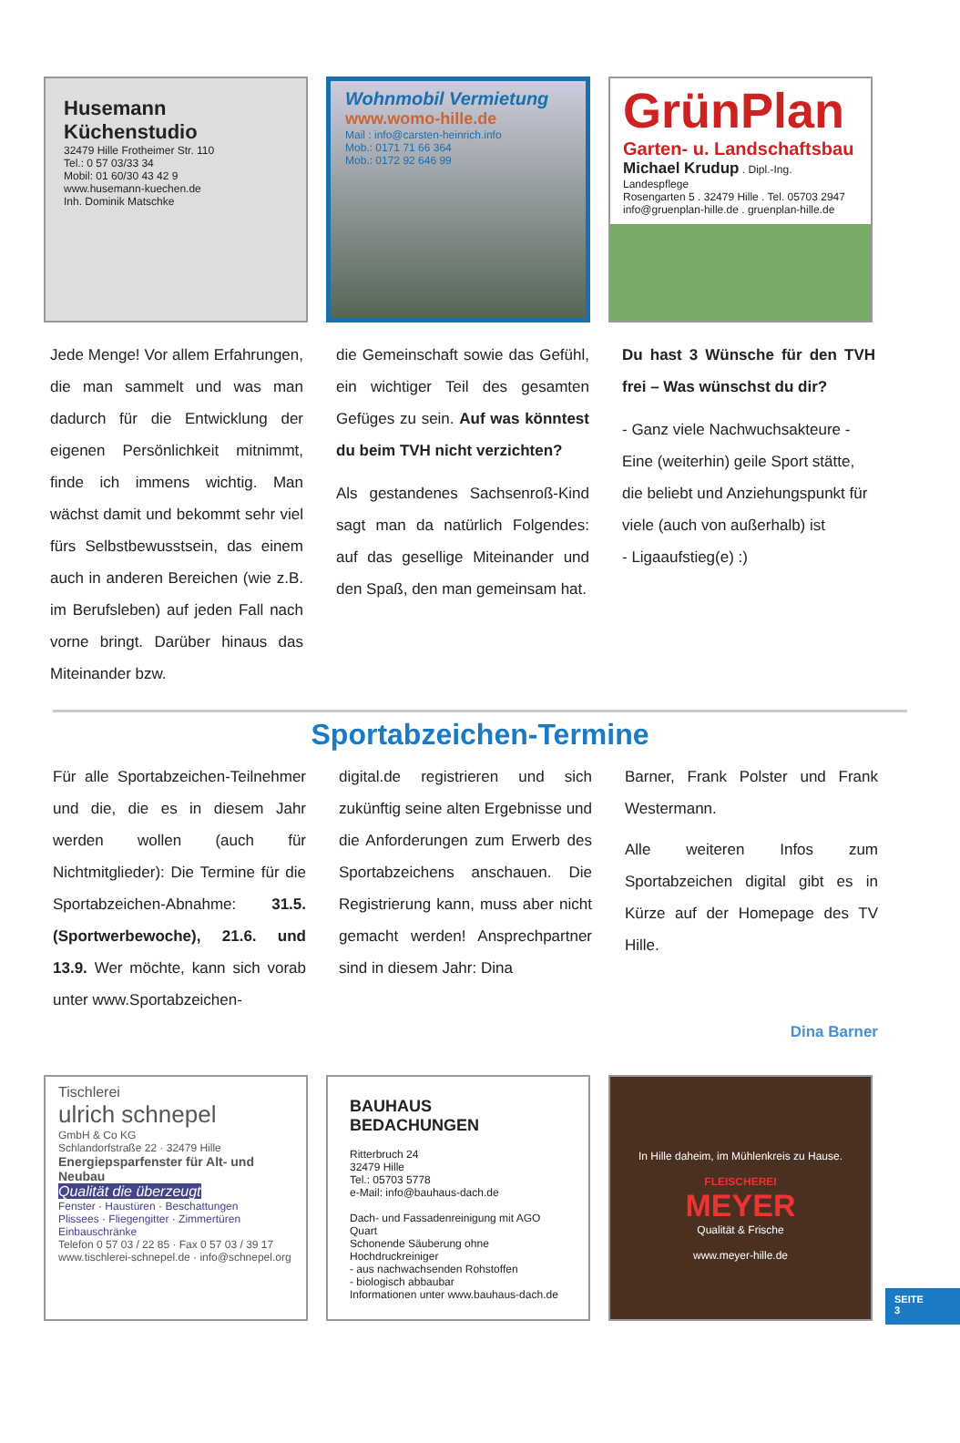Husemann Küchenstudio
32479 Hille Frotheimer Str. 110
Tel.: 0 57 03/33 34
Mobil: 01 60/30 43 42 9
www.husemann-kuechen.de
Inh. Dominik Matschke
Wohnmobil Vermietung
www.womo-hille.de
Mail : info@carsten-heinrich.info
Mob.: 0171 71 66 364
Mob.: 0172 92 646 99
GrünPlan
Garten- u. Landschaftsbau
Michael Krudup . Dipl.-Ing. Landespflege
Rosengarten 5 . 32479 Hille . Tel. 05703 2947
info@gruenplan-hille.de . gruenplan-hille.de
Jede Menge! Vor allem Erfahrungen, die man sammelt und was man dadurch für die Entwicklung der eigenen Persönlichkeit mitnimmt, finde ich immens wichtig. Man wächst damit und bekommt sehr viel fürs Selbstbewusstsein, das einem auch in anderen Bereichen (wie z.B. im Berufsleben) auf jeden Fall nach vorne bringt. Darüber hinaus das Miteinander bzw.
die Gemeinschaft sowie das Gefühl, ein wichtiger Teil des gesamten Gefüges zu sein. Auf was könntest du beim TVH nicht verzichten?
Als gestandenes Sachsenroß-Kind sagt man da natürlich Folgendes: auf das gesellige Miteinander und den Spaß, den man gemeinsam hat.
Du hast 3 Wünsche für den TVH frei – Was wünschst du dir?
- Ganz viele Nachwuchsakteure - Eine (weiterhin) geile Sport stätte, die beliebt und Anziehungspunkt für viele (auch von außerhalb) ist
- Ligaaufstieg(e) :)
Sportabzeichen-Termine
Für alle Sportabzeichen-Teilnehmer und die, die es in diesem Jahr werden wollen (auch für Nichtmitglieder): Die Termine für die Sportabzeichen-Abnahme: 31.5.(Sportwerbewoche), 21.6. und 13.9. Wer möchte, kann sich vorab unter www.Sportabzeichen-
digital.de registrieren und sich zukünftig seine alten Ergebnisse und die Anforderungen zum Erwerb des Sportabzeichens anschauen. Die Registrierung kann, muss aber nicht gemacht werden! Ansprechpartner sind in diesem Jahr: Dina
Barner, Frank Polster und Frank Westermann.
Alle weiteren Infos zum Sportabzeichen digital gibt es in Kürze auf der Homepage des TV Hille.
Dina Barner
Tischlerei
ulrich schnepel
GmbH & Co KG
Schlandorfstraße 22 · 32479 Hille
Energiepsparfenster für Alt- und Neubau
Qualität die überzeugt
Fenster · Haustüren · Beschattungen
Plissees · Fliegengitter · Zimmertüren
Einbauschränke
Telefon 0 57 03 / 22 85 · Fax 0 57 03 / 39 17
www.tischlerei-schnepel.de · info@schnepel.org
BAUHAUS
BEDACHUNGEN
Ritterbruch 24
32479 Hille
Tel.: 05703 5778
e-Mail: info@bauhaus-dach.de
Dach- und Fassadenreinigung mit AGO Quart
Schonende Säuberung ohne Hochdruckreiniger
- aus nachwachsenden Rohstoffen
- biologisch abbaubar
Informationen unter www.bauhaus-dach.de
In Hille daheim, im Mühlenkreis zu Hause.
FLEISCHEREI
MEYER
Qualität & Frische
www.meyer-hille.de
SEITE
3